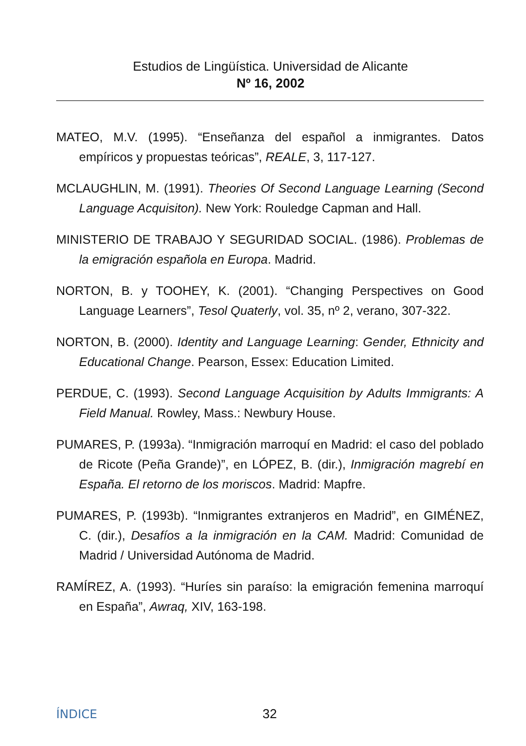Estudios de Lingüística. Universidad de Alicante
Nº 16, 2002
MATEO, M.V. (1995). “Enseñanza del español a inmigrantes. Datos empíricos y propuestas teóricas”, REALE, 3, 117-127.
MCLAUGHLIN, M. (1991). Theories Of Second Language Learning (Second Language Acquisiton). New York: Rouledge Capman and Hall.
MINISTERIO DE TRABAJO Y SEGURIDAD SOCIAL. (1986). Problemas de la emigración española en Europa. Madrid.
NORTON, B. y TOOHEY, K. (2001). “Changing Perspectives on Good Language Learners”, Tesol Quaterly, vol. 35, nº 2, verano, 307-322.
NORTON, B. (2000). Identity and Language Learning: Gender, Ethnicity and Educational Change. Pearson, Essex: Education Limited.
PERDUE, C. (1993). Second Language Acquisition by Adults Immigrants: A Field Manual. Rowley, Mass.: Newbury House.
PUMARES, P. (1993a). “Inmigración marroquí en Madrid: el caso del poblado de Ricote (Peña Grande)”, en LÓPEZ, B. (dir.), Inmigración magrebí en España. El retorno de los moriscos. Madrid: Mapfre.
PUMARES, P. (1993b). “Inmigrantes extranjeros en Madrid”, en GIMÉNEZ, C. (dir.), Desafíos a la inmigración en la CAM. Madrid: Comunidad de Madrid / Universidad Autónoma de Madrid.
RAMÍREZ, A. (1993). “Huríes sin paraíso: la emigración femenina marroquí en España”, Awraq, XIV, 163-198.
ÍNDICE 32